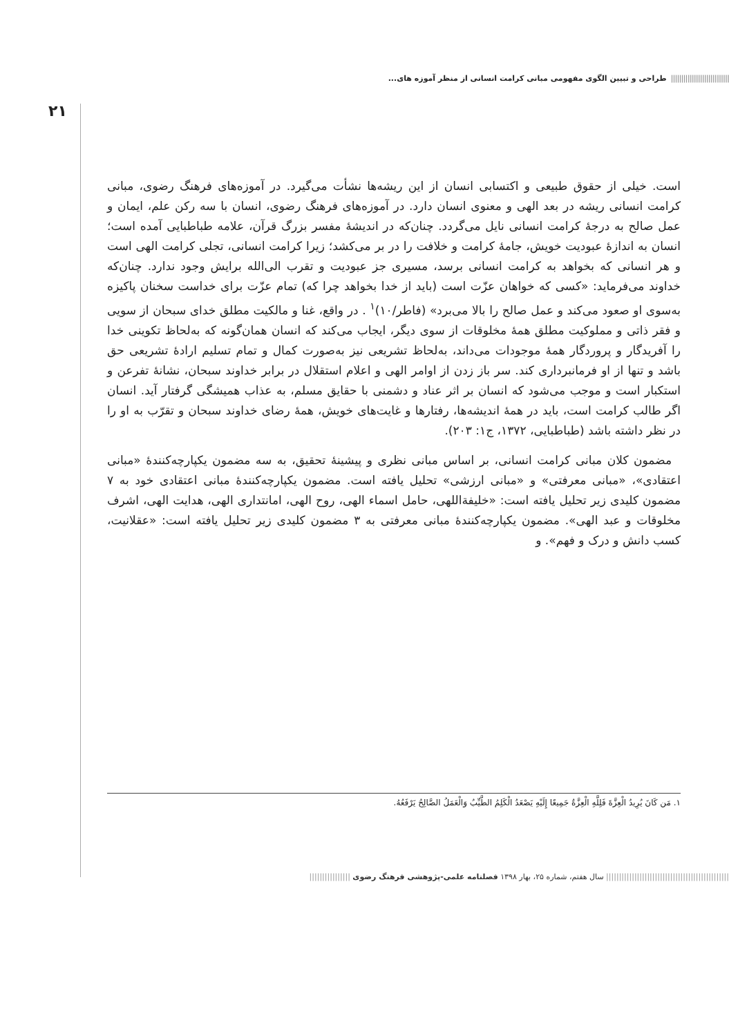|||||||||||||||||||||||||||| طراحی و تبیین الگوی مفهومی مبانی کرامت انسانی از منظر آموزه های...
۲۱
است. خیلی از حقوق طبیعی و اکتسابی انسان از این ریشه‌ها نشأت می‌گیرد. در آموزه‌های فرهنگ رضوی، مبانی کرامت انسانی ریشه در بعد الهی و معنوی انسان دارد. در آموزه‌های فرهنگ رضوی، انسان با سه رکن علم، ایمان و عمل صالح به درجهٔ کرامت انسانی نایل می‌گردد. چنان‌که در اندیشهٔ مفسر بزرگ قرآن، علامه طباطبایی آمده است؛ انسان به اندازهٔ عبودیت خویش، جامهٔ کرامت و خلافت را در بر می‌کشد؛ زیرا کرامت انسانی، تجلی کرامت الهی است و هر انسانی که بخواهد به کرامت انسانی برسد، مسیری جز عبودیت و تقرب الی‌الله برایش وجود ندارد. چنان‌که خداوند می‌فرماید: «کسی که خواهان عزّت است (باید از خدا بخواهد چرا که) تمام عزّت برای خداست سخنان پاکیزه به‌سوی او صعود می‌کند و عمل صالح را بالا می‌برد» (فاطر/۱۰)<sup>۱</sup> . در واقع، غنا و مالکیت مطلق خدای سبحان از سویی و فقر ذاتی و مملوکیت مطلق همهٔ مخلوقات از سوی دیگر، ایجاب می‌کند که انسان همان‌گونه که به‌لحاظ تکوینی خدا را آفریدگار و پروردگار همهٔ موجودات می‌داند، به‌لحاظ تشریعی نیز به‌صورت کمال و تمام تسلیم ارادهٔ تشریعی حق باشد و تنها از او فرمانبرداری کند. سر باز زدن از اوامر الهی و اعلام استقلال در برابر خداوند سبحان، نشانهٔ تفرعن و استکبار است و موجب می‌شود که انسان بر اثر عناد و دشمنی با حقایق مسلم، به عذاب همیشگی گرفتار آید. انسان اگر طالب کرامت است، باید در همهٔ اندیشه‌ها، رفتارها و غایت‌های خویش، همهٔ رضای خداوند سبحان و تقرّب به او را در نظر داشته باشد (طباطبایی، ۱۳۷۲، ج۱: ۲۰۳).
مضمون کلان مبانی کرامت انسانی، بر اساس مبانی نظری و پیشینهٔ تحقیق، به سه مضمون یکپارچه‌کنندهٔ «مبانی اعتقادی»، «مبانی معرفتی» و «مبانی ارزشی» تحلیل یافته است. مضمون یکپارچه‌کنندهٔ مبانی اعتقادی خود به ۷ مضمون کلیدی زیر تحلیل یافته است: «خلیفةاللهی، حامل اسماء الهی، روح الهی، امانتداری الهی، هدایت الهی، اشرف مخلوقات و عبد الهی». مضمون یکپارچه‌کنندهٔ مبانی معرفتی به ۳ مضمون کلیدی زیر تحلیل یافته است: «عقلانیت، کسب دانش و درک و فهم». و
۱. مَن كَانَ يُرِيدُ الْعِزَّةَ فَلِلَّهِ الْعِزَّةُ جَمِيعًا إِلَيْهِ يَصْعَدُ الْكَلِمُ الطَّيِّبُ وَالْعَمَلُ الصَّالِحُ يَرْفَعُهُ.
|||||||||||||||||||||||||||||||||||||||||||||||| سال هفتم، شماره ۲۵، بهار ۱۳۹۸ فصلنامه علمی-پژوهشی فرهنگ رضوی ||||||||||||||||